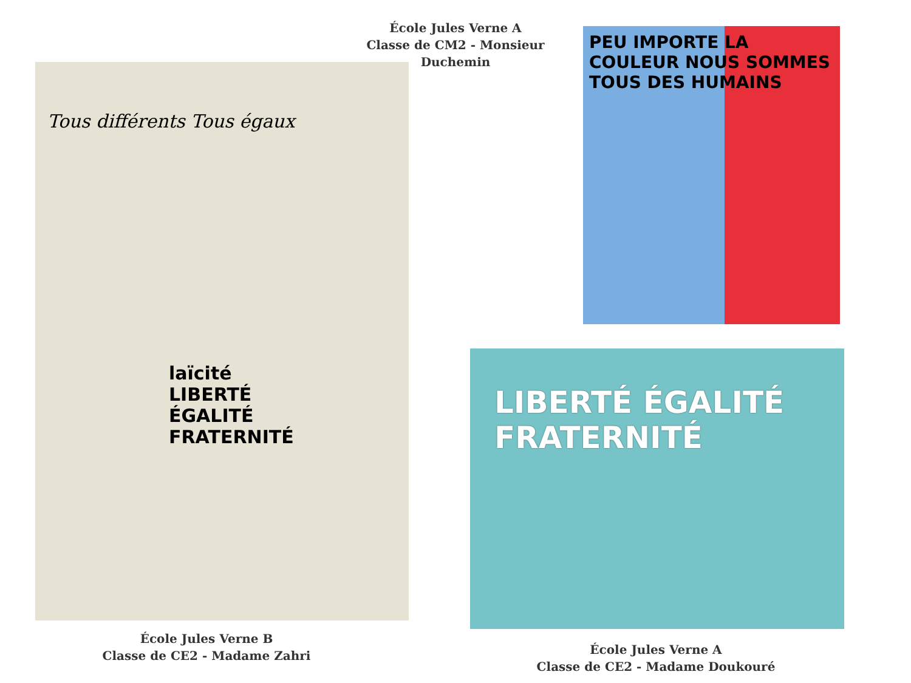École Jules Verne A
Classe de CM2 - Monsieur Duchemin
PEU IMPORTE LA COULEUR NOUS SOMMES TOUS DES HUMAINS
Tous différents Tous égaux
laïcité
LIBERTÉ
ÉGALITÉ
FRATERNITÉ
LIBERTÉ ÉGALITÉ
FRATERNITÉ
École Jules Verne B
Classe de CE2 - Madame Zahri
École Jules Verne A
Classe de CE2 - Madame Doukouré